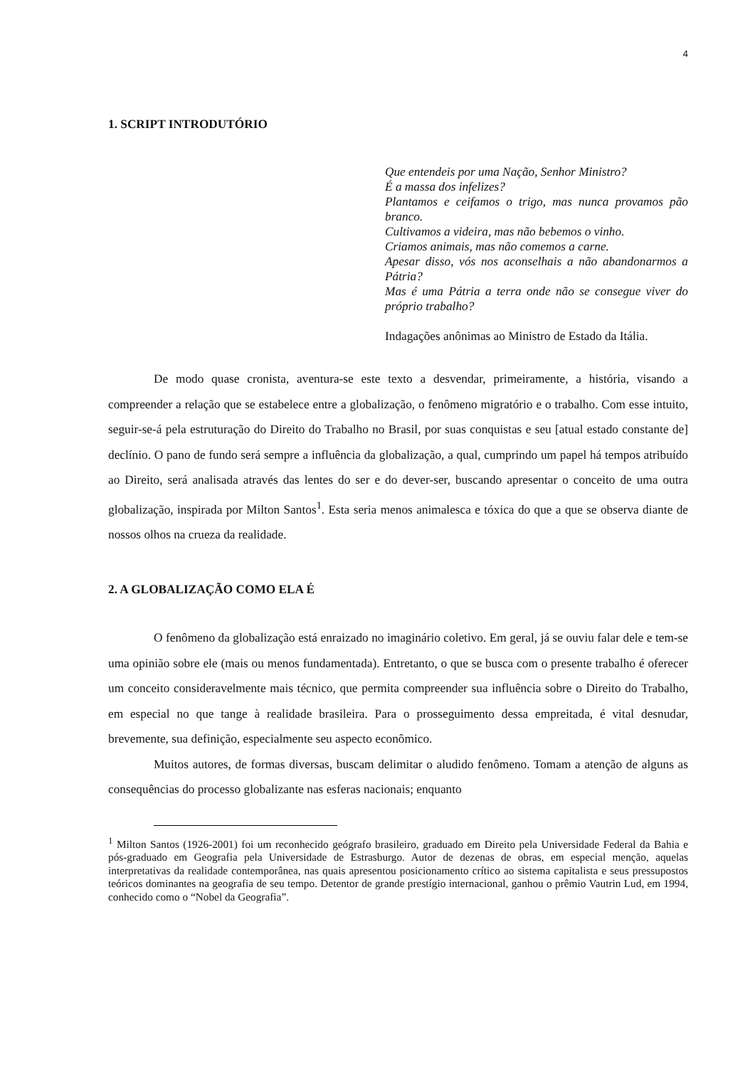4
1. SCRIPT INTRODUTÓRIO
Que entendeis por uma Nação, Senhor Ministro?
É a massa dos infelizes?
Plantamos e ceifamos o trigo, mas nunca provamos pão branco.
Cultivamos a videira, mas não bebemos o vinho.
Criamos animais, mas não comemos a carne.
Apesar disso, vós nos aconselhais a não abandonarmos a Pátria?
Mas é uma Pátria a terra onde não se consegue viver do próprio trabalho?
Indagações anônimas ao Ministro de Estado da Itália.
De modo quase cronista, aventura-se este texto a desvendar, primeiramente, a história, visando a compreender a relação que se estabelece entre a globalização, o fenômeno migratório e o trabalho. Com esse intuito, seguir-se-á pela estruturação do Direito do Trabalho no Brasil, por suas conquistas e seu [atual estado constante de] declínio. O pano de fundo será sempre a influência da globalização, a qual, cumprindo um papel há tempos atribuído ao Direito, será analisada através das lentes do ser e do dever-ser, buscando apresentar o conceito de uma outra globalização, inspirada por Milton Santos<sup>1</sup>. Esta seria menos animalesca e tóxica do que a que se observa diante de nossos olhos na crueza da realidade.
2. A GLOBALIZAÇÃO COMO ELA É
O fenômeno da globalização está enraizado no imaginário coletivo. Em geral, já se ouviu falar dele e tem-se uma opinião sobre ele (mais ou menos fundamentada). Entretanto, o que se busca com o presente trabalho é oferecer um conceito consideravelmente mais técnico, que permita compreender sua influência sobre o Direito do Trabalho, em especial no que tange à realidade brasileira. Para o prosseguimento dessa empreitada, é vital desnudar, brevemente, sua definição, especialmente seu aspecto econômico.
Muitos autores, de formas diversas, buscam delimitar o aludido fenômeno. Tomam a atenção de alguns as consequências do processo globalizante nas esferas nacionais; enquanto
<sup>1</sup> Milton Santos (1926-2001) foi um reconhecido geógrafo brasileiro, graduado em Direito pela Universidade Federal da Bahia e pós-graduado em Geografia pela Universidade de Estrasburgo. Autor de dezenas de obras, em especial menção, aquelas interpretativas da realidade contemporânea, nas quais apresentou posicionamento crítico ao sistema capitalista e seus pressupostos teóricos dominantes na geografia de seu tempo. Detentor de grande prestígio internacional, ganhou o prêmio Vautrin Lud, em 1994, conhecido como o “Nobel da Geografia”.